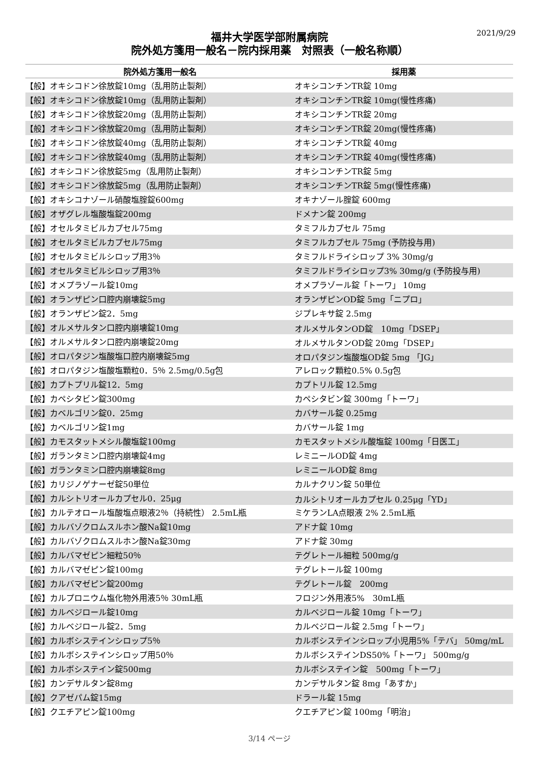2021/9/29
福井大学医学部附属病院
院外処方箋用一般名－院内採用薬　対照表（一般名称順）
| 院外処方箋用一般名 | 採用薬 |
| --- | --- |
| 【般】オキシコドン徐放錠10mg（乱用防止製剤） | オキシコンチンTR錠 10mg |
| 【般】オキシコドン徐放錠10mg（乱用防止製剤） | オキシコンチンTR錠 10mg(慢性疼痛) |
| 【般】オキシコドン徐放錠20mg（乱用防止製剤） | オキシコンチンTR錠 20mg |
| 【般】オキシコドン徐放錠20mg（乱用防止製剤） | オキシコンチンTR錠 20mg(慢性疼痛) |
| 【般】オキシコドン徐放錠40mg（乱用防止製剤） | オキシコンチンTR錠 40mg |
| 【般】オキシコドン徐放錠40mg（乱用防止製剤） | オキシコンチンTR錠 40mg(慢性疼痛) |
| 【般】オキシコドン徐放錠5mg（乱用防止製剤） | オキシコンチンTR錠 5mg |
| 【般】オキシコドン徐放錠5mg（乱用防止製剤） | オキシコンチンTR錠 5mg(慢性疼痛) |
| 【般】オキシコナゾール硝酸塩腟錠600mg | オキナゾール腟錠 600mg |
| 【般】オザグレル塩酸塩錠200mg | ドメナン錠 200mg |
| 【般】オセルタミビルカプセル75mg | タミフルカプセル 75mg |
| 【般】オセルタミビルカプセル75mg | タミフルカプセル 75mg (予防投与用) |
| 【般】オセルタミビルシロップ用3％ | タミフルドライシロップ 3% 30mg/g |
| 【般】オセルタミビルシロップ用3％ | タミフルドライシロップ3% 30mg/g (予防投与用) |
| 【般】オメプラゾール錠10mg | オメプラゾール錠「トーワ」 10mg |
| 【般】オランザピン口腔内崩壊錠5mg | オランザピンOD錠 5mg「ニプロ」 |
| 【般】オランザピン錠2．5mg | ジプレキサ錠 2.5mg |
| 【般】オルメサルタン口腔内崩壊錠10mg | オルメサルタンOD錠 10mg「DSEP」 |
| 【般】オルメサルタン口腔内崩壊錠20mg | オルメサルタンOD錠 20mg「DSEP」 |
| 【般】オロパタジン塩酸塩口腔内崩壊錠5mg | オロパタジン塩酸塩OD錠 5mg 「JG」 |
| 【般】オロパタジン塩酸塩顆粒0．5％ 2.5mg/0.5g包 | アレロック顆粒0.5% 0.5g包 |
| 【般】カプトプリル錠12．5mg | カプトリル錠 12.5mg |
| 【般】カペシタビン錠300mg | カペシタビン錠 300mg「トーワ」 |
| 【般】カベルゴリン錠0．25mg | カバサール錠 0.25mg |
| 【般】カベルゴリン錠1mg | カバサール錠 1mg |
| 【般】カモスタットメシル酸塩錠100mg | カモスタットメシル酸塩錠 100mg「日医工」 |
| 【般】ガランタミン口腔内崩壊錠4mg | レミニールOD錠 4mg |
| 【般】ガランタミン口腔内崩壊錠8mg | レミニールOD錠 8mg |
| 【般】カリジノゲナーゼ錠50単位 | カルナクリン錠 50単位 |
| 【般】カルシトリオールカプセル0．25μg | カルシトリオールカプセル 0.25μg「YD」 |
| 【般】カルテオロール塩酸塩点眼液2％（持続性） 2.5mL瓶 | ミケランLA点眼液 2% 2.5mL瓶 |
| 【般】カルバゾクロムスルホン酸Na錠10mg | アドナ錠 10mg |
| 【般】カルバゾクロムスルホン酸Na錠30mg | アドナ錠 30mg |
| 【般】カルバマゼピン細粒50％ | テグレトール細粒 500mg/g |
| 【般】カルバマゼピン錠100mg | テグレトール錠 100mg |
| 【般】カルバマゼピン錠200mg | テグレトール錠 200mg |
| 【般】カルプロニウム塩化物外用液5％ 30mL瓶 | フロジン外用液5% 30mL瓶 |
| 【般】カルベジロール錠10mg | カルベジロール錠 10mg「トーワ」 |
| 【般】カルベジロール錠2．5mg | カルベジロール錠 2.5mg「トーワ」 |
| 【般】カルボシステインシロップ5％ | カルボシステインシロップ小児用5%「テバ」 50mg/mL |
| 【般】カルボシステインシロップ用50％ | カルボシステインDS50%「トーワ」 500mg/g |
| 【般】カルボシステイン錠500mg | カルボシステイン錠 500mg「トーワ」 |
| 【般】カンデサルタン錠8mg | カンデサルタン錠 8mg「あすか」 |
| 【般】クアゼパム錠15mg | ドラール錠 15mg |
| 【般】クエチアピン錠100mg | クエチアピン錠 100mg「明治」 |
3/14 ページ